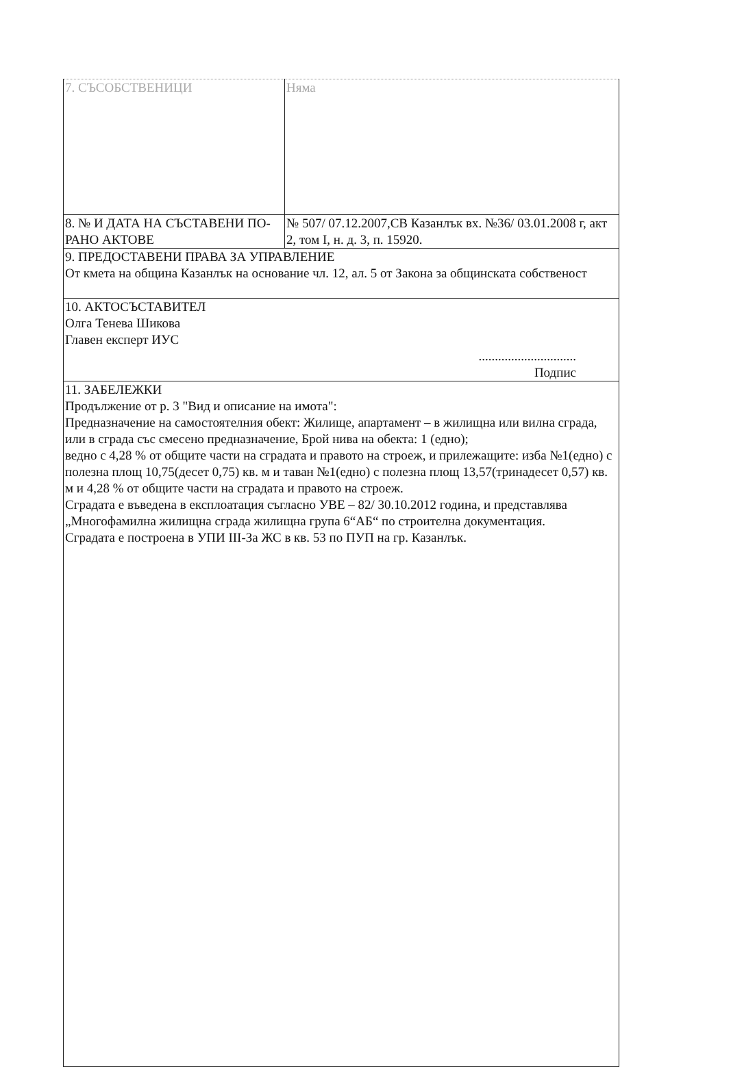| 7. СЪСОБСТВЕНИЦИ | Няма |
| 8. № И ДАТА НА СЪСТАВЕНИ ПО-РАНО АКТОВЕ | № 507/ 07.12.2007,СВ Казанлък вх. №36/ 03.01.2008 г, акт 2, том I, н. д. 3, п. 15920. |
| 9. ПРЕДОСТАВЕНИ ПРАВА ЗА УПРАВЛЕНИЕ От кмета на община Казанлък на основание чл. 12, ал. 5 от Закона за общинската собственост | |
| 10. АКТОСЪСТАВИТЕЛ Олга Тенева Шикова Главен експерт ИУС .............................. Подпис | |
| 11. ЗАБЕЛЕЖКИ Продължение от р. 3 "Вид и описание на имота": Предназначение на самостоятелния обект: Жилище, апартамент – в жилищна или вилна сграда, или в сграда със смесено предназначение, Брой нива на обекта: 1 (едно); ведно с 4,28 % от общите части на сградата и правото на строеж, и прилежащите: изба №1(едно) с полезна площ 10,75(десет 0,75) кв. м и таван №1(едно) с полезна площ 13,57(тринадесет 0,57) кв. м и 4,28 % от общите части на сградата и правото на строеж. Сградата е въведена в експлоатация съгласно УВЕ – 82/ 30.10.2012 година, и представлява „Многофамилна жилищна сграда жилищна група 6“АБ“ по строителна документация. Сградата е построена в УПИ III-За ЖС в кв. 53 по ПУП на гр. Казанлък. | |